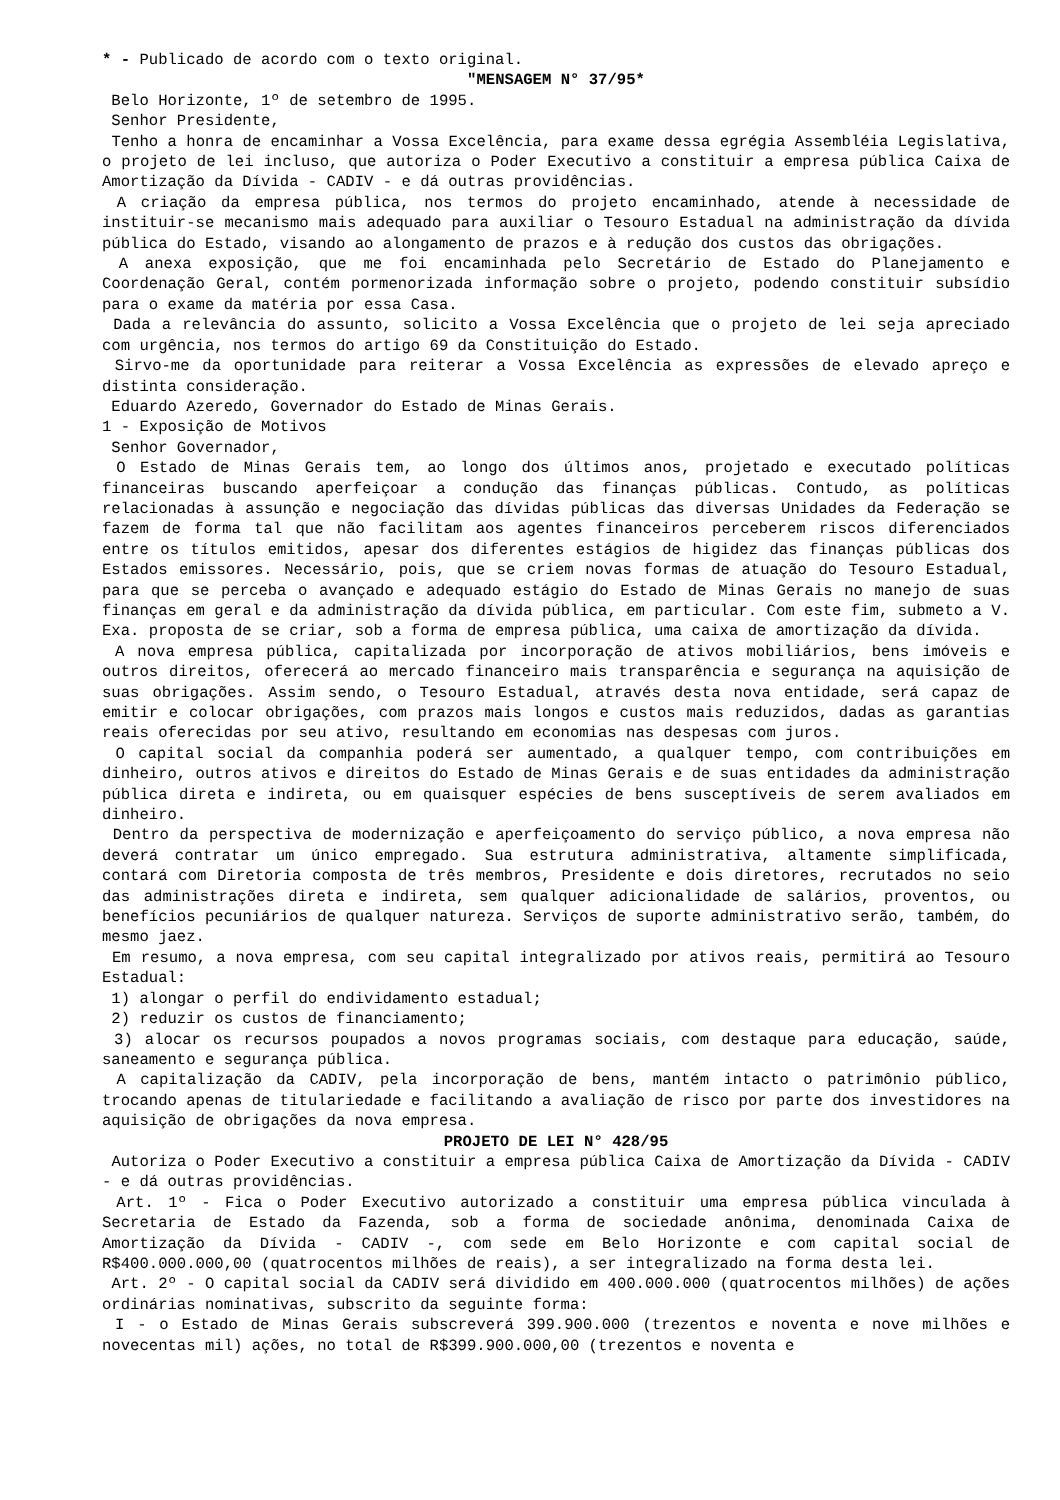* - Publicado de acordo com o texto original.
"MENSAGEM N° 37/95*
Belo Horizonte, 1º de setembro de 1995.
Senhor Presidente,
Tenho a honra de encaminhar a Vossa Excelência, para exame dessa egrégia Assembléia Legislativa, o projeto de lei incluso, que autoriza o Poder Executivo a constituir a empresa pública Caixa de Amortização da Dívida - CADIV - e dá outras providências.
A criação da empresa pública, nos termos do projeto encaminhado, atende à necessidade de instituir-se mecanismo mais adequado para auxiliar o Tesouro Estadual na administração da dívida pública do Estado, visando ao alongamento de prazos e à redução dos custos das obrigações.
A anexa exposição, que me foi encaminhada pelo Secretário de Estado do Planejamento e Coordenação Geral, contém pormenorizada informação sobre o projeto, podendo constituir subsídio para o exame da matéria por essa Casa.
Dada a relevância do assunto, solicito a Vossa Excelência que o projeto de lei seja apreciado com urgência, nos termos do artigo 69 da Constituição do Estado.
Sirvo-me da oportunidade para reiterar a Vossa Excelência as expressões de elevado apreço e distinta consideração.
Eduardo Azeredo, Governador do Estado de Minas Gerais.
1 - Exposição de Motivos
Senhor Governador,
O Estado de Minas Gerais tem, ao longo dos últimos anos, projetado e executado políticas financeiras buscando aperfeiçoar a condução das finanças públicas. Contudo, as políticas relacionadas à assunção e negociação das dívidas públicas das diversas Unidades da Federação se fazem de forma tal que não facilitam aos agentes financeiros perceberem riscos diferenciados entre os títulos emitidos, apesar dos diferentes estágios de higidez das finanças públicas dos Estados emissores. Necessário, pois, que se criem novas formas de atuação do Tesouro Estadual, para que se perceba o avançado e adequado estágio do Estado de Minas Gerais no manejo de suas finanças em geral e da administração da dívida pública, em particular. Com este fim, submeto a V. Exa. proposta de se criar, sob a forma de empresa pública, uma caixa de amortização da dívida.
A nova empresa pública, capitalizada por incorporação de ativos mobiliários, bens imóveis e outros direitos, oferecerá ao mercado financeiro mais transparência e segurança na aquisição de suas obrigações. Assim sendo, o Tesouro Estadual, através desta nova entidade, será capaz de emitir e colocar obrigações, com prazos mais longos e custos mais reduzidos, dadas as garantias reais oferecidas por seu ativo, resultando em economias nas despesas com juros.
O capital social da companhia poderá ser aumentado, a qualquer tempo, com contribuições em dinheiro, outros ativos e direitos do Estado de Minas Gerais e de suas entidades da administração pública direta e indireta, ou em quaisquer espécies de bens susceptíveis de serem avaliados em dinheiro.
Dentro da perspectiva de modernização e aperfeiçoamento do serviço público, a nova empresa não deverá contratar um único empregado. Sua estrutura administrativa, altamente simplificada, contará com Diretoria composta de três membros, Presidente e dois diretores, recrutados no seio das administrações direta e indireta, sem qualquer adicionalidade de salários, proventos, ou benefícios pecuniários de qualquer natureza. Serviços de suporte administrativo serão, também, do mesmo jaez.
Em resumo, a nova empresa, com seu capital integralizado por ativos reais, permitirá ao Tesouro Estadual:
1) alongar o perfil do endividamento estadual;
2) reduzir os custos de financiamento;
3) alocar os recursos poupados a novos programas sociais, com destaque para educação, saúde, saneamento e segurança pública.
A capitalização da CADIV, pela incorporação de bens, mantém intacto o patrimônio público, trocando apenas de titulariedade e facilitando a avaliação de risco por parte dos investidores na aquisição de obrigações da nova empresa.
PROJETO DE LEI N° 428/95
Autoriza o Poder Executivo a constituir a empresa pública Caixa de Amortização da Dívida - CADIV - e dá outras providências.
Art. 1º - Fica o Poder Executivo autorizado a constituir uma empresa pública vinculada à Secretaria de Estado da Fazenda, sob a forma de sociedade anônima, denominada Caixa de Amortização da Dívida - CADIV -, com sede em Belo Horizonte e com capital social de R$400.000.000,00 (quatrocentos milhões de reais), a ser integralizado na forma desta lei.
Art. 2º - O capital social da CADIV será dividido em 400.000.000 (quatrocentos milhões) de ações ordinárias nominativas, subscrito da seguinte forma:
I - o Estado de Minas Gerais subscreverá 399.900.000 (trezentos e noventa e nove milhões e novecentas mil) ações, no total de R$399.900.000,00 (trezentos e noventa e